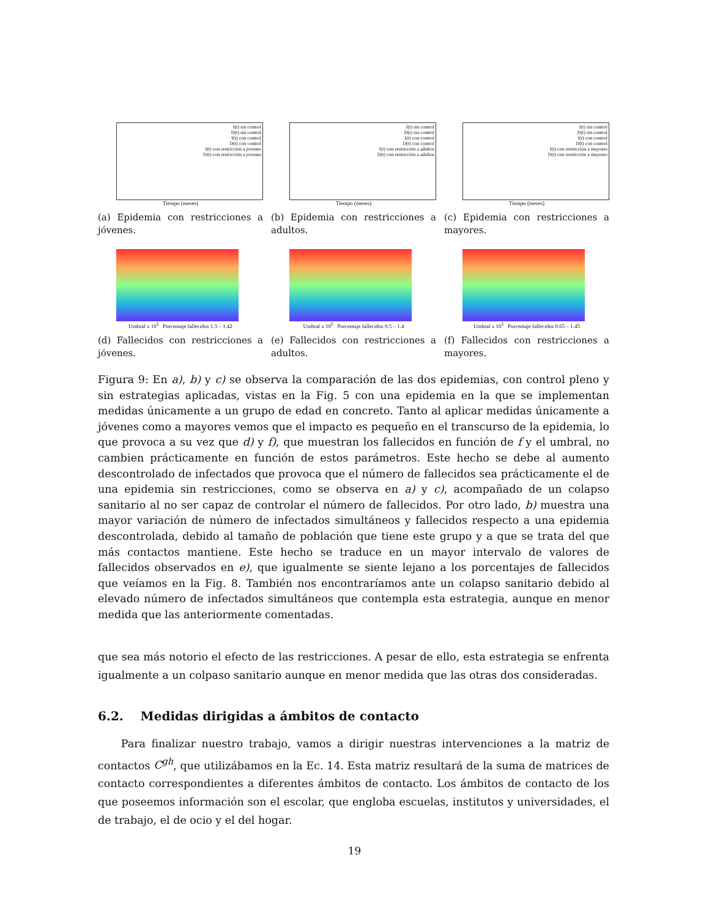I(t) sin control
D(t) sin control
I(t) con control
D(t) con control
I(t) con restricción a jovenes
D(t) con restricción a jovenes
Tiempo (meses)
(a) Epidemia con restricciones a jóvenes.
I(t) sin control
D(t) sin control
I(t) con control
D(t) con control
I(t) con restricción a adultos
D(t) con restricción a adultos
Tiempo (meses)
(b) Epidemia con restricciones a adultos.
I(t) sin control
D(t) sin control
I(t) con control
D(t) con control
I(t) con restricción a mayores
D(t) con restricción a mayores
Tiempo (meses)
(c) Epidemia con restricciones a mayores.
Umbral x 10<sup>5</sup> Porcentaje fallecidos 1.3 – 1.42
(d) Fallecidos con restricciones a jóvenes.
Umbral x 10<sup>5</sup> Porcentaje fallecidos 0.5 – 1.4
(e) Fallecidos con restricciones a adultos.
Umbral x 10<sup>5</sup> Porcentaje fallecidos 0.65 – 1.45
(f) Fallecidos con restricciones a mayores.
Figura 9: En a), b) y c) se observa la comparación de las dos epidemias, con control pleno y sin estrategias aplicadas, vistas en la Fig. 5 con una epidemia en la que se implementan medidas únicamente a un grupo de edad en concreto. Tanto al aplicar medidas únicamente a jóvenes como a mayores vemos que el impacto es pequeño en el transcurso de la epidemia, lo que provoca a su vez que d) y f), que muestran los fallecidos en función de f y el umbral, no cambien prácticamente en función de estos parámetros. Este hecho se debe al aumento descontrolado de infectados que provoca que el número de fallecidos sea prácticamente el de una epidemia sin restricciones, como se observa en a) y c), acompañado de un colapso sanitario al no ser capaz de controlar el número de fallecidos. Por otro lado, b) muestra una mayor variación de número de infectados simultáneos y fallecidos respecto a una epidemia descontrolada, debido al tamaño de población que tiene este grupo y a que se trata del que más contactos mantiene. Este hecho se traduce en un mayor intervalo de valores de fallecidos observados en e), que igualmente se siente lejano a los porcentajes de fallecidos que veíamos en la Fig. 8. También nos encontraríamos ante un colapso sanitario debido al elevado número de infectados simultáneos que contempla esta estrategia, aunque en menor medida que las anteriormente comentadas.
que sea más notorio el efecto de las restricciones. A pesar de ello, esta estrategia se enfrenta igualmente a un colpaso sanitario aunque en menor medida que las otras dos consideradas.
6.2. Medidas dirigidas a ámbitos de contacto
Para finalizar nuestro trabajo, vamos a dirigir nuestras intervenciones a la matriz de contactos C<sup>gh</sup>, que utilizábamos en la Ec. 14. Esta matriz resultará de la suma de matrices de contacto correspondientes a diferentes ámbitos de contacto. Los ámbitos de contacto de los que poseemos información son el escolar, que engloba escuelas, institutos y universidades, el de trabajo, el de ocio y el del hogar.
19